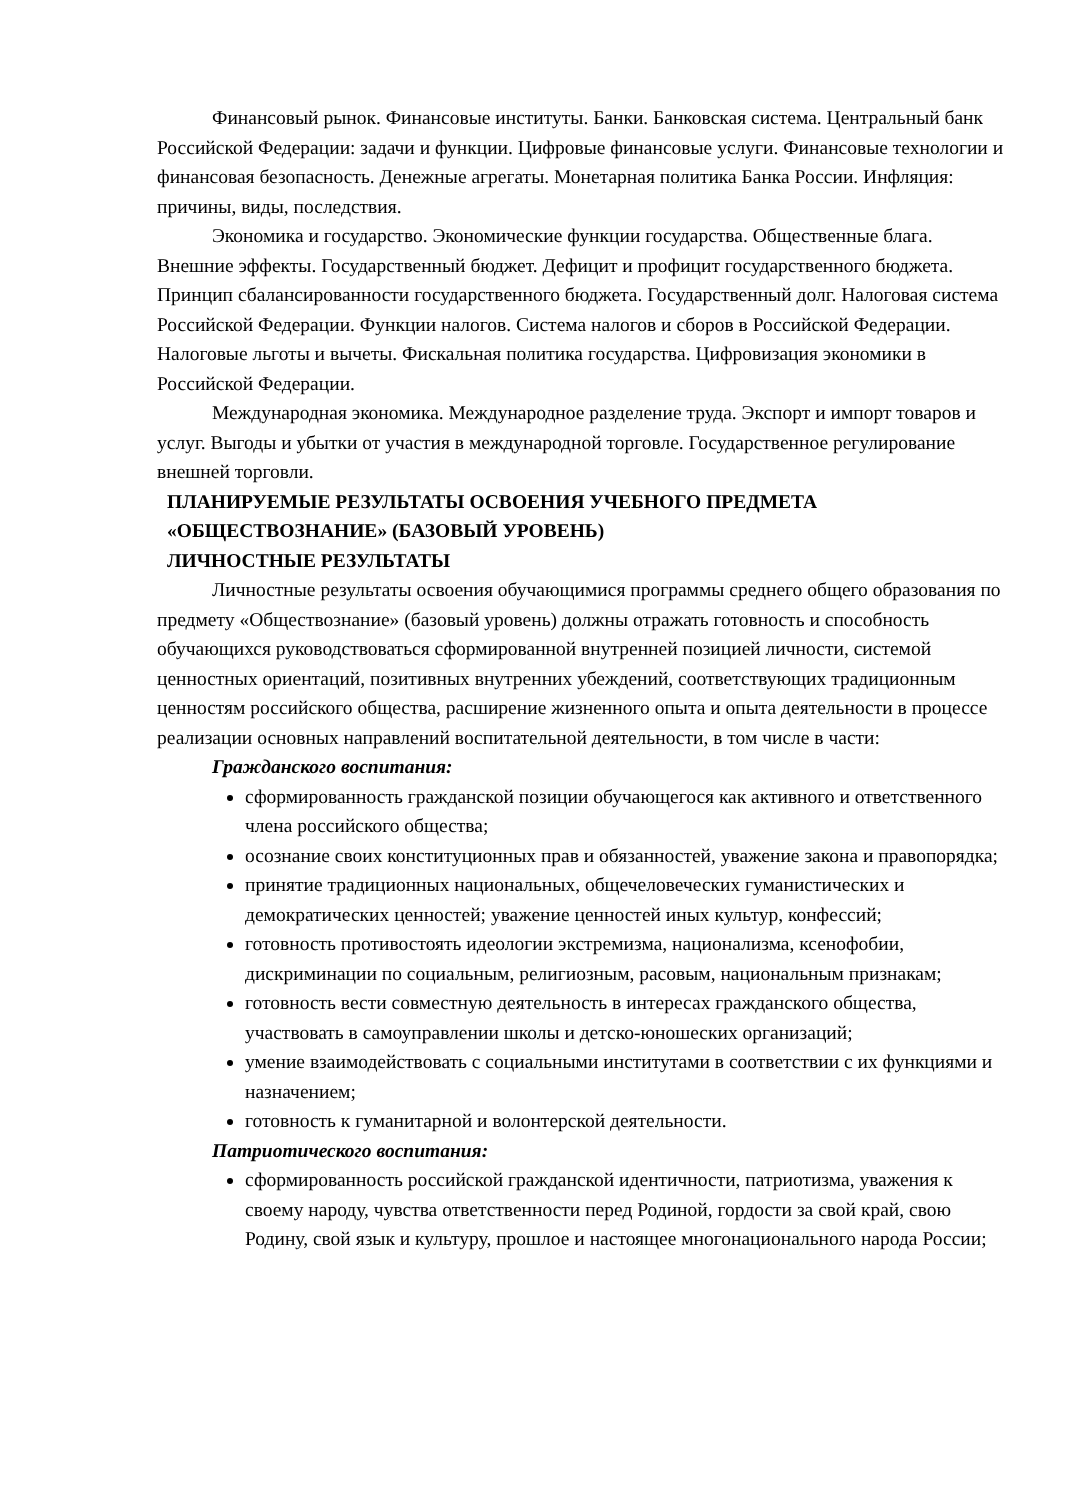Финансовый рынок. Финансовые институты. Банки. Банковская система. Центральный банк Российской Федерации: задачи и функции. Цифровые финансовые услуги. Финансовые технологии и финансовая безопасность. Денежные агрегаты. Монетарная политика Банка России. Инфляция: причины, виды, последствия.
Экономика и государство. Экономические функции государства. Общественные блага. Внешние эффекты. Государственный бюджет. Дефицит и профицит государственного бюджета. Принцип сбалансированности государственного бюджета. Государственный долг. Налоговая система Российской Федерации. Функции налогов. Система налогов и сборов в Российской Федерации. Налоговые льготы и вычеты. Фискальная политика государства. Цифровизация экономики в Российской Федерации.
Международная экономика. Международное разделение труда. Экспорт и импорт товаров и услуг. Выгоды и убытки от участия в международной торговле. Государственное регулирование внешней торговли.
ПЛАНИРУЕМЫЕ РЕЗУЛЬТАТЫ ОСВОЕНИЯ УЧЕБНОГО ПРЕДМЕТА «ОБЩЕСТВОЗНАНИЕ» (БАЗОВЫЙ УРОВЕНЬ)
ЛИЧНОСТНЫЕ РЕЗУЛЬТАТЫ
Личностные результаты освоения обучающимися программы среднего общего образования по предмету «Обществознание» (базовый уровень) должны отражать готовность и способность обучающихся руководствоваться сформированной внутренней позицией личности, системой ценностных ориентаций, позитивных внутренних убеждений, соответствующих традиционным ценностям российского общества, расширение жизненного опыта и опыта деятельности в процессе реализации основных направлений воспитательной деятельности, в том числе в части:
Гражданского воспитания:
сформированность гражданской позиции обучающегося как активного и ответственного члена российского общества;
осознание своих конституционных прав и обязанностей, уважение закона и правопорядка;
принятие традиционных национальных, общечеловеческих гуманистических и демократических ценностей; уважение ценностей иных культур, конфессий;
готовность противостоять идеологии экстремизма, национализма, ксенофобии, дискриминации по социальным, религиозным, расовым, национальным признакам;
готовность вести совместную деятельность в интересах гражданского общества, участвовать в самоуправлении школы и детско-юношеских организаций;
умение взаимодействовать с социальными институтами в соответствии с их функциями и назначением;
готовность к гуманитарной и волонтерской деятельности.
Патриотического воспитания:
сформированность российской гражданской идентичности, патриотизма, уважения к своему народу, чувства ответственности перед Родиной, гордости за свой край, свою Родину, свой язык и культуру, прошлое и настоящее многонационального народа России;